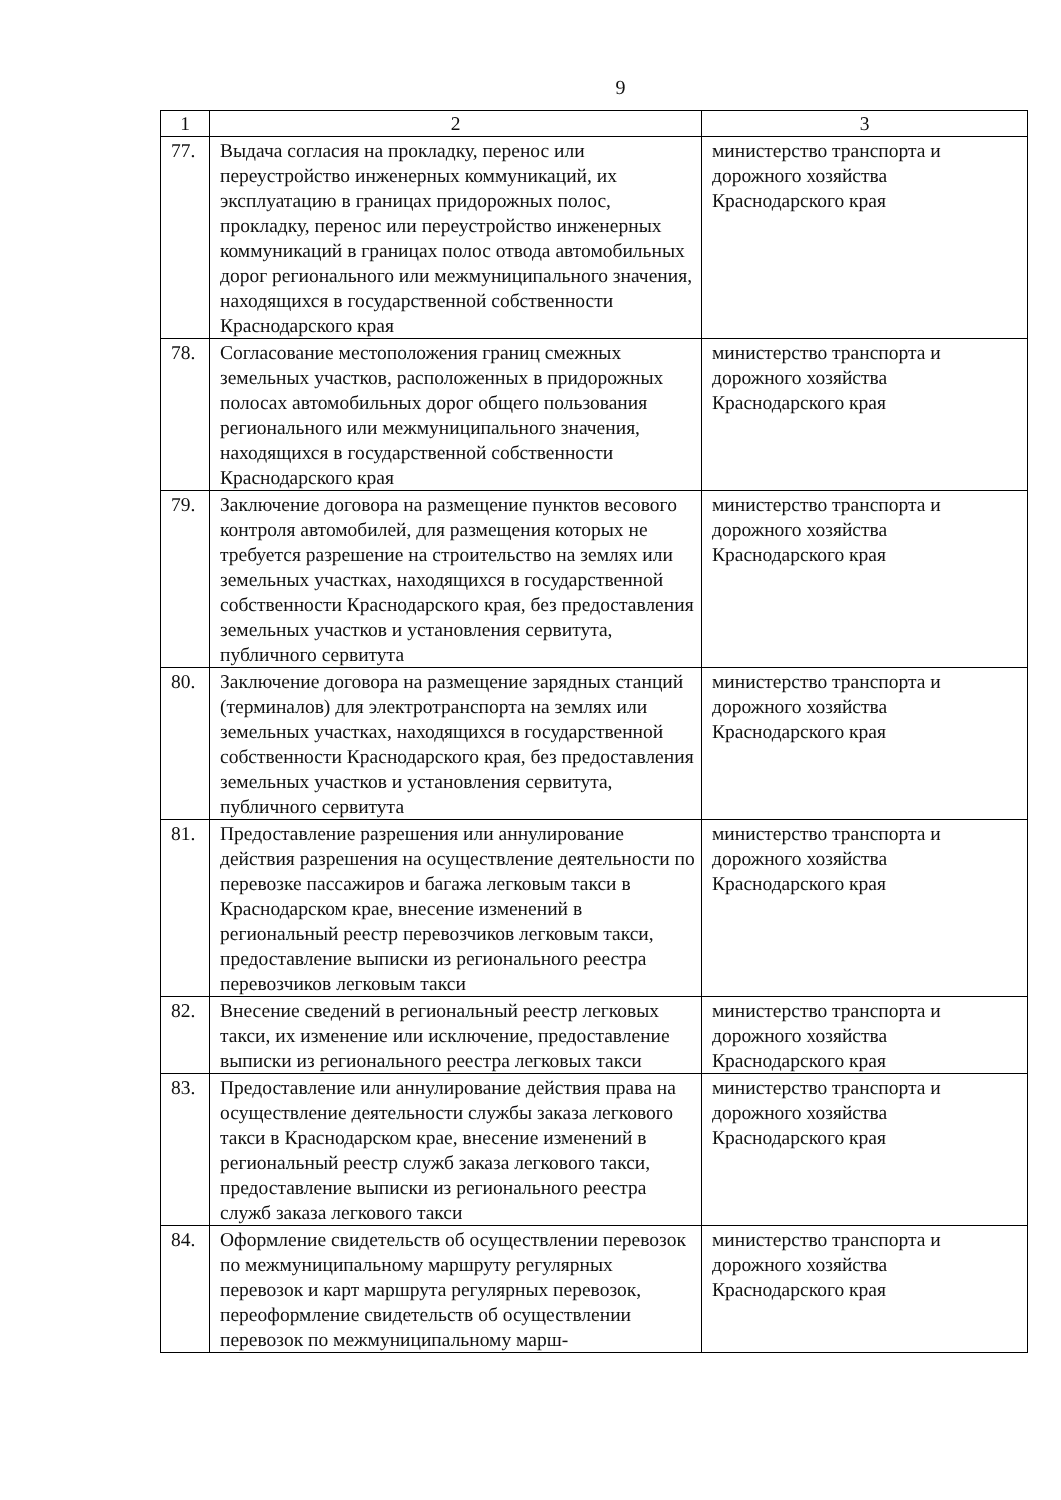9
| 1 | 2 | 3 |
| --- | --- | --- |
| 77. | Выдача согласия на прокладку, перенос или переустройство инженерных коммуникаций, их эксплуатацию в границах придорожных полос, прокладку, перенос или переустройство инженерных коммуникаций в границах полос отвода автомобильных дорог регионального или межмуниципального значения, находящихся в государственной собственности Краснодарского края | министерство транспорта и дорожного хозяйства Краснодарского края |
| 78. | Согласование местоположения границ смежных земельных участков, расположенных в придорожных полосах автомобильных дорог общего пользования регионального или межмуниципального значения, находящихся в государственной собственности Краснодарского края | министерство транспорта и дорожного хозяйства Краснодарского края |
| 79. | Заключение договора на размещение пунктов весового контроля автомобилей, для размещения которых не требуется разрешение на строительство на землях или земельных участках, находящихся в государственной собственности Краснодарского края, без предоставления земельных участков и установления сервитута, публичного сервитута | министерство транспорта и дорожного хозяйства Краснодарского края |
| 80. | Заключение договора на размещение зарядных станций (терминалов) для электротранспорта на землях или земельных участках, находящихся в государственной собственности Краснодарского края, без предоставления земельных участков и установления сервитута, публичного сервитута | министерство транспорта и дорожного хозяйства Краснодарского края |
| 81. | Предоставление разрешения или аннулирование действия разрешения на осуществление деятельности по перевозке пассажиров и багажа легковым такси в Краснодарском крае, внесение изменений в региональный реестр перевозчиков легковым такси, предоставление выписки из регионального реестра перевозчиков легковым такси | министерство транспорта и дорожного хозяйства Краснодарского края |
| 82. | Внесение сведений в региональный реестр легковых такси, их изменение или исключение, предоставление выписки из регионального реестра легковых такси | министерство транспорта и дорожного хозяйства Краснодарского края |
| 83. | Предоставление или аннулирование действия права на осуществление деятельности службы заказа легкового такси в Краснодарском крае, внесение изменений в региональный реестр служб заказа легкового такси, предоставление выписки из регионального реестра служб заказа легкового такси | министерство транспорта и дорожного хозяйства Краснодарского края |
| 84. | Оформление свидетельств об осуществлении перевозок по межмуниципальному маршруту регулярных перевозок и карт маршрута регулярных перевозок, переоформление свидетельств об осуществлении перевозок по межмуниципальному марш- | министерство транспорта и дорожного хозяйства Краснодарского края |